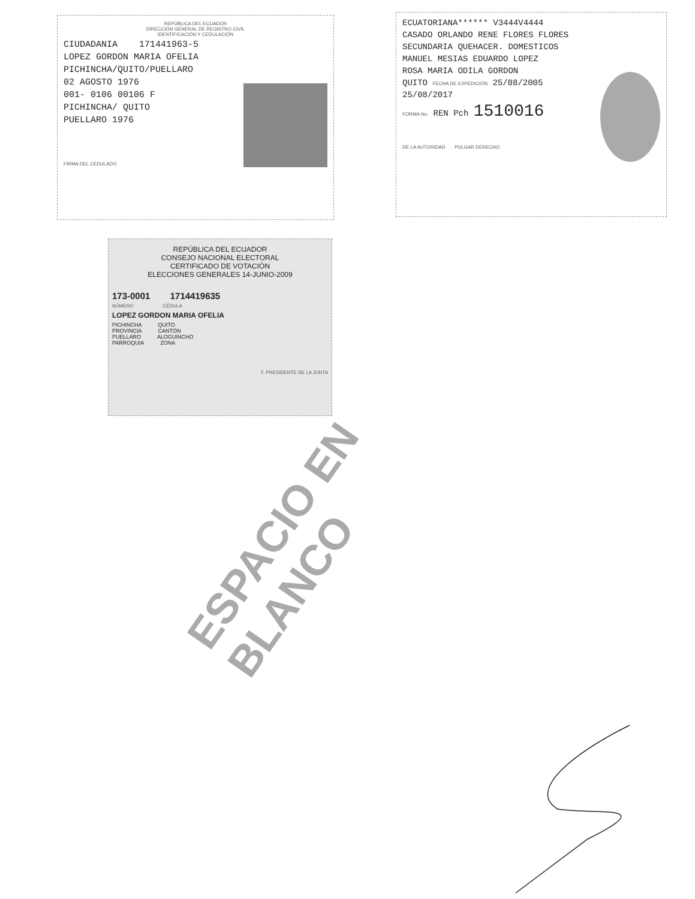REPÚBLICA DEL ECUADOR
DIRECCIÓN GENERAL DE REGISTRO CIVIL
IDENTIFICACIÓN Y CEDULACIÓN
CIUDADANIA 171441963-5
LOPEZ GORDON MARIA OFELIA
PICHINCHA/QUITO/PUELLARO
02 AGOSTO 1976
001- 0106 00106 F
PICHINCHA/ QUITO
PUELLARO 1976
FIRMA DEL CEDULADO
ECUATORIANA****** V3444V4444
CASADO ORLANDO RENE FLORES FLORES
SECUNDARIA QUEHACER. DOMESTICOS
MANUEL MESIAS EDUARDO LOPEZ
ROSA MARIA ODILA GORDON
QUITO FECHA DE EXPEDICIÓN 25/08/2005
25/08/2017
FORMA No. REN Pch 1510016
DE LA AUTORIDAD PULGAR DERECHO
REPÚBLICA DEL ECUADOR
CONSEJO NACIONAL ELECTORAL
CERTIFICADO DE VOTACIÓN
ELECCIONES GENERALES 14-JUNIO-2009
173-0001 1714419635
NÚMERO CÉDULA
LOPEZ GORDON MARIA OFELIA
PICHINCHA QUITO
PROVINCIA CANTÓN
PUELLARO ALOGUINCHO
PARROQUIA ZONA
F. PRESIDENTE DE LA JUNTA
ESPACIO EN BLANCO